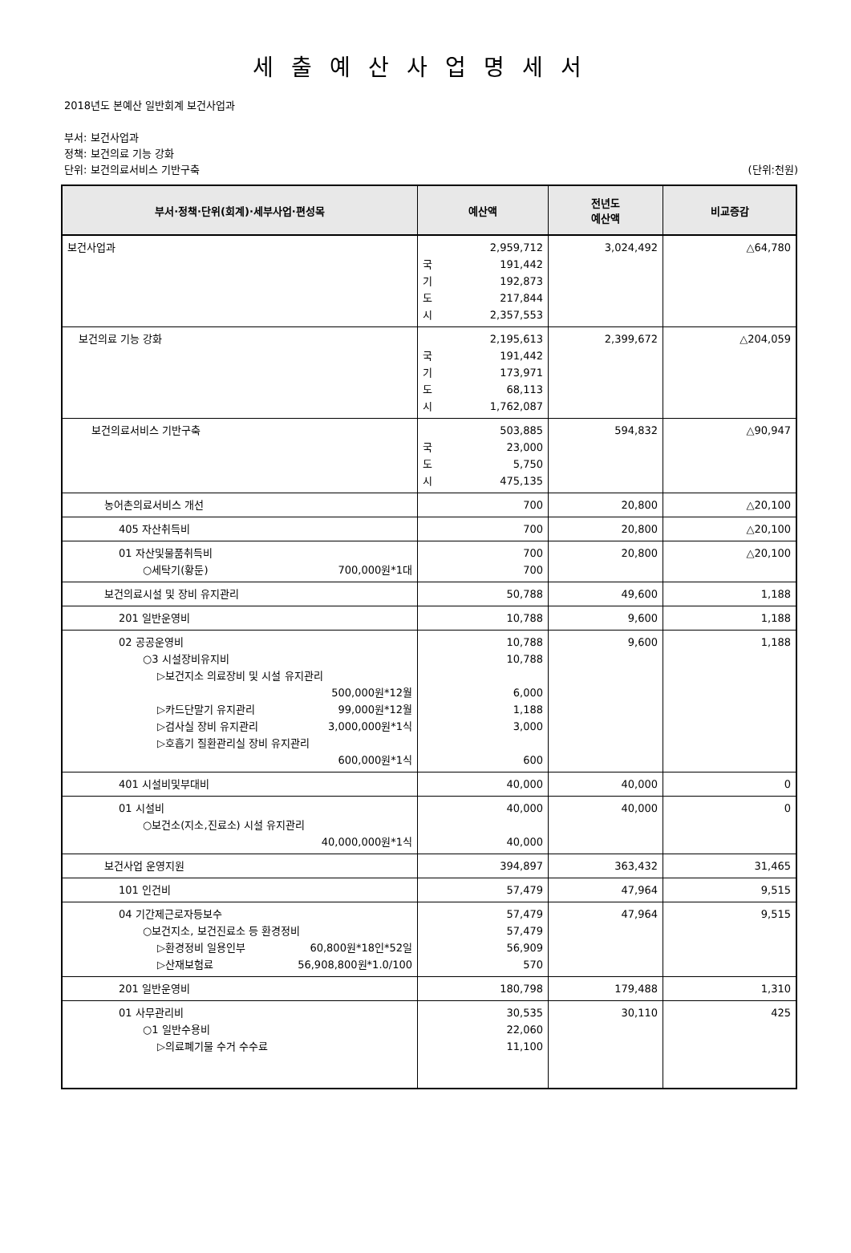세출예산사업명세서
2018년도 본예산 일반회계 보건사업과
부서: 보건사업과
정책: 보건의료 기능 강화
단위: 보건의료서비스 기반구축 (단위:천원)
| 부서·정책·단위(회계)·세부사업·편성목 | 예산액 | 전년도 예산액 | 비교증감 |
| --- | --- | --- | --- |
| 보건사업과 | 2,959,712 국 191,442 기 192,873 도 217,844 시 2,357,553 | 3,024,492 | △64,780 |
| 보건의료 기능 강화 | 2,195,613 국 191,442 기 173,971 도 68,113 시 1,762,087 | 2,399,672 | △204,059 |
| 보건의료서비스 기반구축 | 503,885 국 23,000 도 5,750 시 475,135 | 594,832 | △90,947 |
| 농어촌의료서비스 개선 | 700 | 20,800 | △20,100 |
| 405 자산취득비 | 700 | 20,800 | △20,100 |
| 01 자산및물품취득비 ○세탁기(황둔) 700,000원*1대 | 700 700 | 20,800 | △20,100 |
| 보건의료시설 및 장비 유지관리 | 50,788 | 49,600 | 1,188 |
| 201 일반운영비 | 10,788 | 9,600 | 1,188 |
| 02 공공운영비 ○3 시설장비유지비 ▷보건지소 의료장비 및 시설 유지관리 500,000원*12월 ▷카드단말기 유지관리 99,000원*12월 ▷검사실 장비 유지관리 3,000,000원*1식 ▷호흡기 질환관리실 장비 유지관리 600,000원*1식 | 10,788 10,788 6,000 1,188 3,000 600 | 9,600 | 1,188 |
| 401 시설비및부대비 | 40,000 | 40,000 | 0 |
| 01 시설비 ○보건소(지소,진료소) 시설 유지관리 40,000,000원*1식 | 40,000 40,000 | 40,000 | 0 |
| 보건사업 운영지원 | 394,897 | 363,432 | 31,465 |
| 101 인건비 | 57,479 | 47,964 | 9,515 |
| 04 기간제근로자등보수 ○보건지소, 보건진료소 등 환경정비 ▷환경정비 일용인부 60,800원*18인*52일 ▷산재보험료 56,908,800원*1.0/100 | 57,479 57,479 56,909 570 | 47,964 | 9,515 |
| 201 일반운영비 | 180,798 | 179,488 | 1,310 |
| 01 사무관리비 ○1 일반수용비 ▷의료폐기물 수거 수수료 | 30,535 22,060 11,100 | 30,110 | 425 |